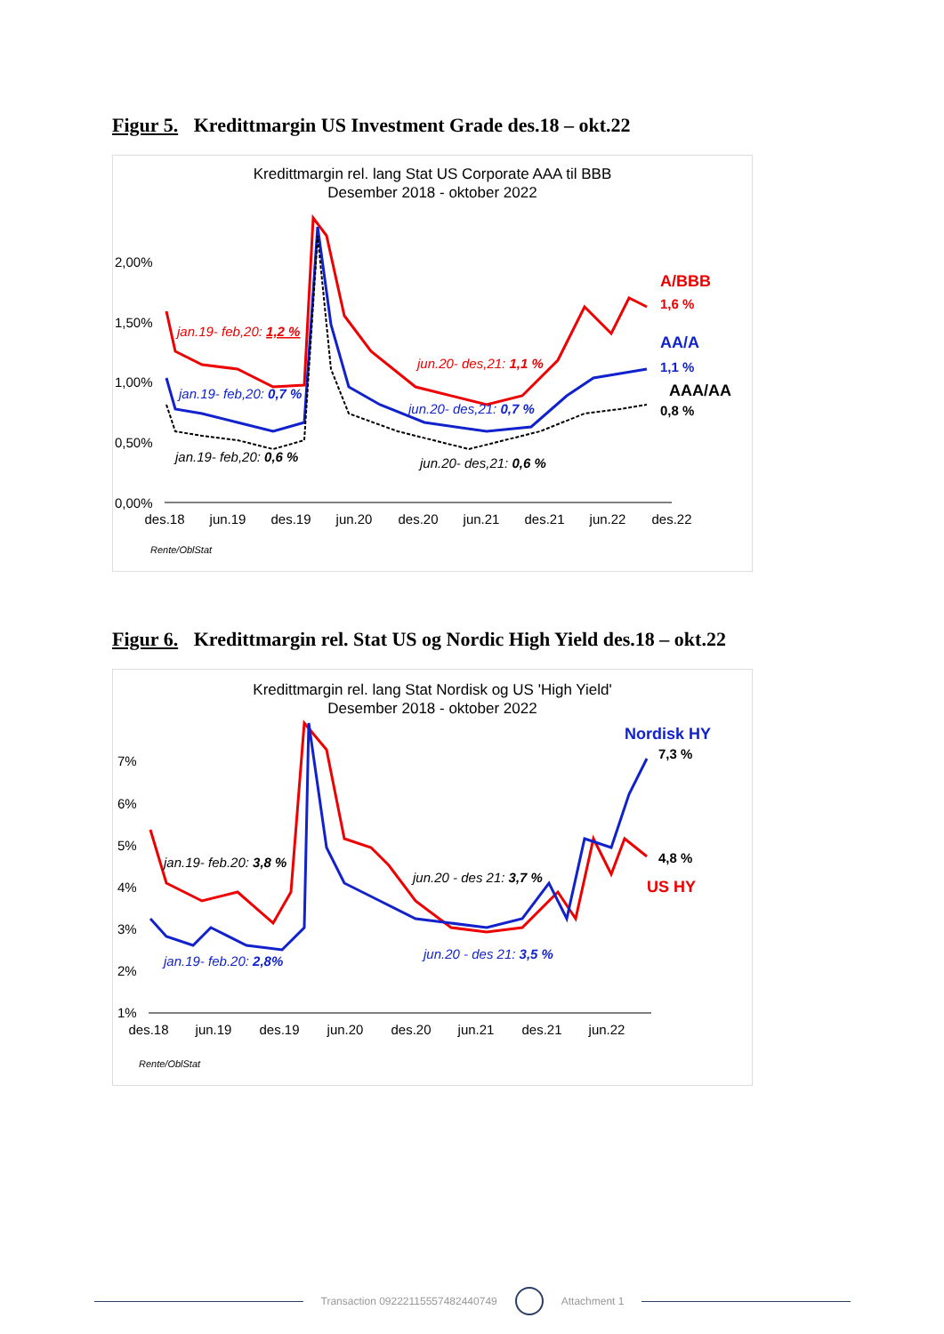Figur 5. Kredittmargin US Investment Grade des.18 – okt.22
Kredittmargin rel. lang Stat US Corporate AAA til BBB
Desember 2018 - oktober 2022
2,00%
1,50%
1,00%
0,50%
0,00%
des.18
jun.19
des.19
jun.20
des.20
jun.21
des.21
jun.22
des.22
A/BBB
1,6 %
AA/A
1,1 %
AAA/AA
0,8 %
jan.19- feb,20: 1,2 %
jun.20- des,21: 1,1 %
jan.19- feb,20: 0,7 %
jun.20- des,21: 0,7 %
jan.19- feb,20: 0,6 %
jun.20- des,21: 0,6 %
Rente/OblStat
Figur 6. Kredittmargin rel. Stat US og Nordic High Yield des.18 – okt.22
Kredittmargin rel. lang Stat Nordisk og US 'High Yield'
Desember 2018 - oktober 2022
7%
6%
5%
4%
3%
2%
1%
des.18
jun.19
des.19
jun.20
des.20
jun.21
des.21
jun.22
Nordisk HY
7,3 %
4,8 %
US HY
jan.19- feb.20: 3,8 %
jun.20 - des 21: 3,7 %
jan.19- feb.20: 2,8%
jun.20 - des 21: 3,5 %
Rente/OblStat
Transaction 09222115557482440749 Attachment 1